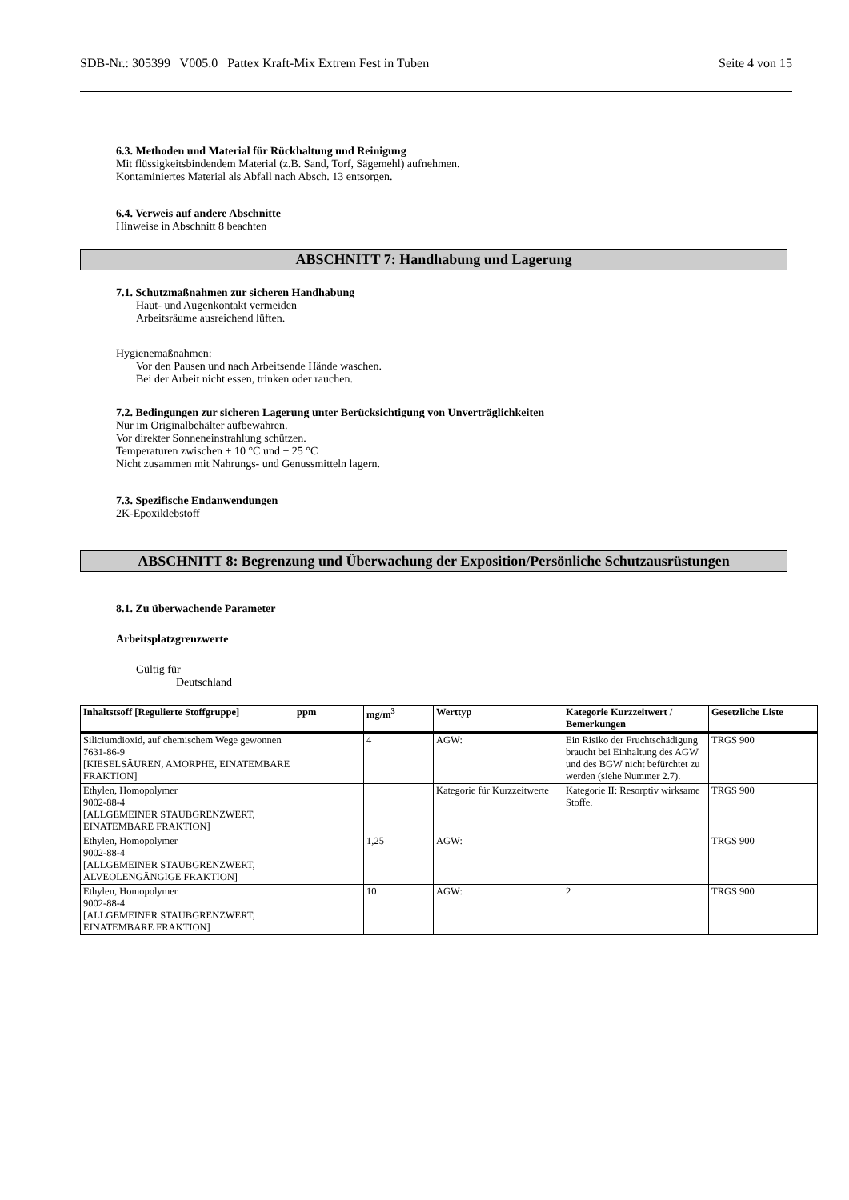SDB-Nr.: 305399 V005.0 Pattex Kraft-Mix Extrem Fest in Tuben Seite 4 von 15
6.3. Methoden und Material für Rückhaltung und Reinigung
Mit flüssigkeitsbindendem Material (z.B. Sand, Torf, Sägemehl) aufnehmen.
Kontaminiertes Material als Abfall nach Absch. 13 entsorgen.
6.4. Verweis auf andere Abschnitte
Hinweise in Abschnitt 8 beachten
ABSCHNITT 7: Handhabung und Lagerung
7.1. Schutzmaßnahmen zur sicheren Handhabung
Haut- und Augenkontakt vermeiden
Arbeitsräume ausreichend lüften.
Hygienemaßnahmen:
Vor den Pausen und nach Arbeitsende Hände waschen.
Bei der Arbeit nicht essen, trinken oder rauchen.
7.2. Bedingungen zur sicheren Lagerung unter Berücksichtigung von Unverträglichkeiten
Nur im Originalbehälter aufbewahren.
Vor direkter Sonneneinstrahlung schützen.
Temperaturen zwischen + 10 °C und + 25 °C
Nicht zusammen mit Nahrungs- und Genussmitteln lagern.
7.3. Spezifische Endanwendungen
2K-Epoxiklebstoff
ABSCHNITT 8: Begrenzung und Überwachung der Exposition/Persönliche Schutzausrüstungen
8.1. Zu überwachende Parameter
Arbeitsplatzgrenzwerte
Gültig für
Deutschland
| Inhaltstsoff [Regulierte Stoffgruppe] | ppm | mg/m<sup>3</sup> | Werttyp | Kategorie Kurzzeitwert / Bemerkungen | Gesetzliche Liste |
| --- | --- | --- | --- | --- | --- |
| Siliciumdioxid, auf chemischem Wege gewonnen 7631-86-9 [KIESELSÄUREN, AMORPHE, EINATEMBARE FRAKTION] | | 4 | AGW: | Ein Risiko der Fruchtschädigung braucht bei Einhaltung des AGW und des BGW nicht befürchtet zu werden (siehe Nummer 2.7). | TRGS 900 |
| Ethylen, Homopolymer 9002-88-4 [ALLGEMEINER STAUBGRENZWERT, EINATEMBARE FRAKTION] | | | Kategorie für Kurzzeitwerte | Kategorie II: Resorptiv wirksame Stoffe. | TRGS 900 |
| Ethylen, Homopolymer 9002-88-4 [ALLGEMEINER STAUBGRENZWERT, ALVEOLENGÄNGIGE FRAKTION] | | 1,25 | AGW: | | TRGS 900 |
| Ethylen, Homopolymer 9002-88-4 [ALLGEMEINER STAUBGRENZWERT, EINATEMBARE FRAKTION] | | 10 | AGW: | 2 | TRGS 900 |